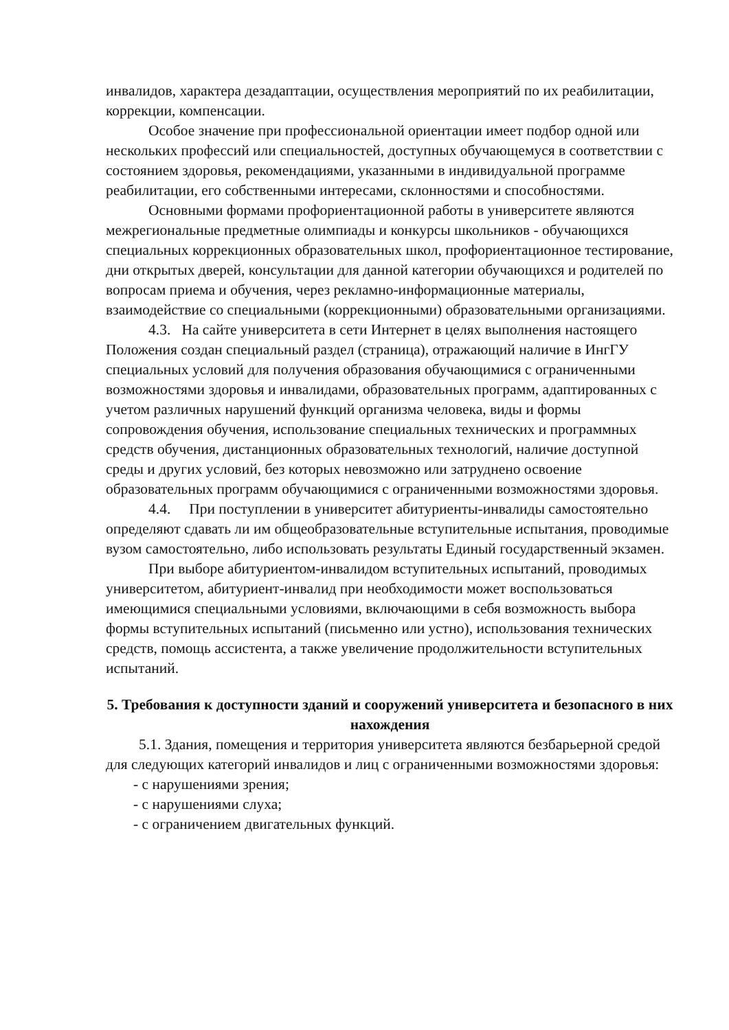инвалидов, характера дезадаптации, осуществления мероприятий по их реабилитации, коррекции, компенсации.
Особое значение при профессиональной ориентации имеет подбор одной или нескольких профессий или специальностей, доступных обучающемуся в соответствии с состоянием здоровья, рекомендациями, указанными в индивидуальной программе реабилитации, его собственными интересами, склонностями и способностями.
Основными формами профориентационной работы в университете являются межрегиональные предметные олимпиады и конкурсы школьников - обучающихся специальных коррекционных образовательных школ, профориентационное тестирование, дни открытых дверей, консультации для данной категории обучающихся и родителей по вопросам приема и обучения, через рекламно-информационные материалы, взаимодействие со специальными (коррекционными) образовательными организациями.
4.3. На сайте университета в сети Интернет в целях выполнения настоящего Положения создан специальный раздел (страница), отражающий наличие в ИнгГУ специальных условий для получения образования обучающимися с ограниченными возможностями здоровья и инвалидами, образовательных программ, адаптированных с учетом различных нарушений функций организма человека, виды и формы сопровождения обучения, использование специальных технических и программных средств обучения, дистанционных образовательных технологий, наличие доступной среды и других условий, без которых невозможно или затруднено освоение образовательных программ обучающимися с ограниченными возможностями здоровья.
4.4. При поступлении в университет абитуриенты-инвалиды самостоятельно определяют сдавать ли им общеобразовательные вступительные испытания, проводимые вузом самостоятельно, либо использовать результаты Единый государственный экзамен.
При выборе абитуриентом-инвалидом вступительных испытаний, проводимых университетом, абитуриент-инвалид при необходимости может воспользоваться имеющимися специальными условиями, включающими в себя возможность выбора формы вступительных испытаний (письменно или устно), использования технических средств, помощь ассистента, а также увеличение продолжительности вступительных испытаний.
5. Требования к доступности зданий и сооружений университета и безопасного в них нахождения
5.1. Здания, помещения и территория университета являются безбарьерной средой для следующих категорий инвалидов и лиц с ограниченными возможностями здоровья:
- с нарушениями зрения;
- с нарушениями слуха;
- с ограничением двигательных функций.